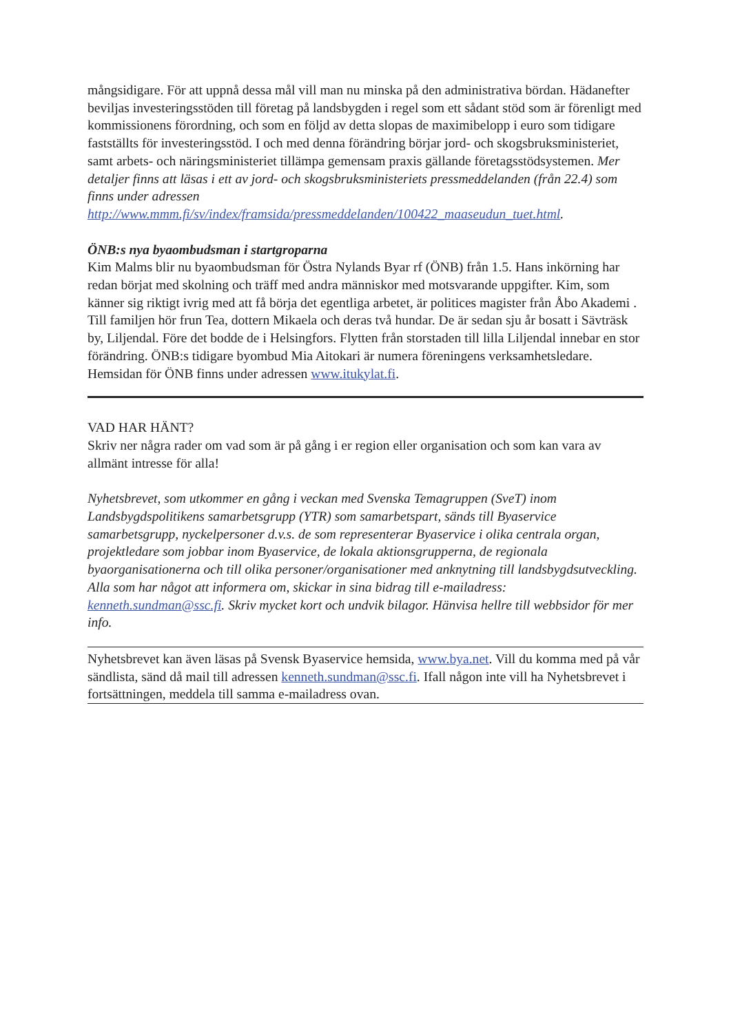mångsidigare. För att uppnå dessa mål vill man nu minska på den administrativa bördan. Hädanefter beviljas investeringsstöden till företag på landsbygden i regel som ett sådant stöd som är förenligt med kommissionens förordning, och som en följd av detta slopas de maximibelopp i euro som tidigare fastställts för investeringsstöd. I och med denna förändring börjar jord- och skogsbruksministeriet, samt arbets- och näringsministeriet tillämpa gemensam praxis gällande företagsstödsystemen. Mer detaljer finns att läsas i ett av jord- och skogsbruksministeriets pressmeddelanden (från 22.4) som finns under adressen http://www.mmm.fi/sv/index/framsida/pressmeddelanden/100422_maaseudun_tuet.html.
ÖNB:s nya byaombudsman i startgroparna
Kim Malms blir nu byaombudsman för Östra Nylands Byar rf (ÖNB) från 1.5. Hans inkörning har redan börjat med skolning och träff med andra människor med motsvarande uppgifter. Kim, som känner sig riktigt ivrig med att få börja det egentliga arbetet, är politices magister från Åbo Akademi . Till familjen hör frun Tea, dottern Mikaela och deras två hundar. De är sedan sju år bosatt i Sävträsk by, Liljendal. Före det bodde de i Helsingfors. Flytten från storstaden till lilla Liljendal innebar en stor förändring. ÖNB:s tidigare byombud Mia Aitokari är numera föreningens verksamhetsledare. Hemsidan för ÖNB finns under adressen www.itukylat.fi.
VAD HAR HÄNT?
Skriv ner några rader om vad som är på gång i er region eller organisation och som kan vara av allmänt intresse för alla!
Nyhetsbrevet, som utkommer en gång i veckan med Svenska Temagruppen (SveT) inom Landsbygdspolitikens samarbetsgrupp (YTR) som samarbetspart, sänds till Byaservice samarbetsgrupp, nyckelpersoner d.v.s. de som representerar Byaservice i olika centrala organ, projektledare som jobbar inom Byaservice, de lokala aktionsgrupperna, de regionala byaorganisationerna och till olika personer/organisationer med anknytning till landsbygdsutveckling. Alla som har något att informera om, skickar in sina bidrag till e-mailadress: kenneth.sundman@ssc.fi. Skriv mycket kort och undvik bilagor. Hänvisa hellre till webbsidor för mer info.
Nyhetsbrevet kan även läsas på Svensk Byaservice hemsida, www.bya.net. Vill du komma med på vår sändlista, sänd då mail till adressen kenneth.sundman@ssc.fi. Ifall någon inte vill ha Nyhetsbrevet i fortsättningen, meddela till samma e-mailadress ovan.